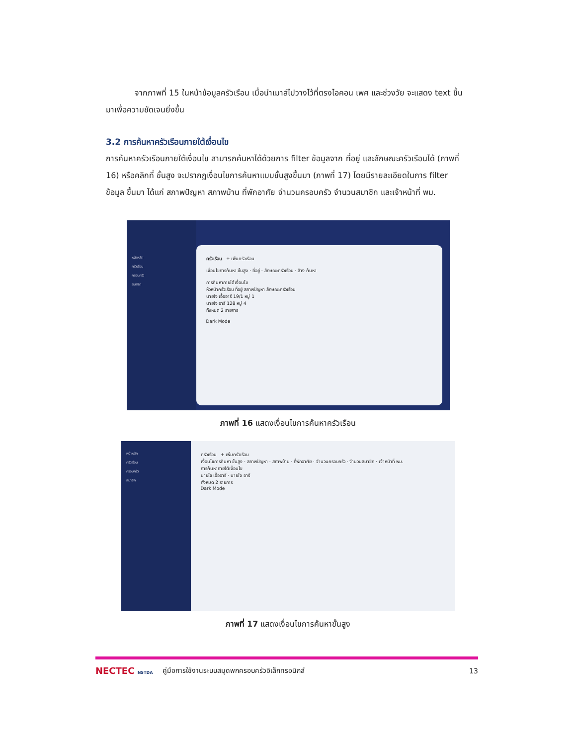จากภาพที่ 15 ในหน้าข้อมูลครัวเรือน เมื่อนำเมาส์ไปวางไว้ที่ตรงไอคอน เพศ และช่วงวัย จะแสดง text ขึ้นมาเพื่อความชัดเจนยิ่งขึ้น
3.2 การค้นหาครัวเรือนภายใต้เงื่อนไข
การค้นหาครัวเรือนภายใต้เงื่อนไข สามารถค้นหาได้ด้วยการ filter ข้อมูลจาก ที่อยู่ และลักษณะครัวเรือนได้ (ภาพที่ 16) หรือคลิกที่ ขั้นสูง จะปรากฏเงื่อนไขการค้นหาแบบขั้นสูงขึ้นมา (ภาพที่ 17) โดยมีรายละเอียดในการ filter ข้อมูล ขึ้นมา ได้แก่ สภาพปัญหา สภาพบ้าน ที่พักอาศัย จำนวนครอบครัว จำนวนสมาชิก และเจ้าหน้าที่ พม.
หน้าหลัก
ครัวเรือน
ครอบครัว
สมาชิก
ครัวเรือน + เพิ่มครัวเรือน
เงื่อนไขการค้นหา ขั้นสูง · ที่อยู่ · ลักษณะครัวเรือน · ล้าง ค้นหา
การค้นหาภายใต้เงื่อนไข
หัวหน้าครัวเรือน ที่อยู่ สภาพปัญหา ลักษณะครัวเรือน
นายใจ เอื้ออารี 19/1 หมู่ 1
นายใจ อารี 128 หมู่ 4
ทั้งหมด 2 รายการ
Dark Mode
ภาพที่ 16 แสดงเงื่อนไขการค้นหาครัวเรือน
หน้าหลัก
ครัวเรือน
ครอบครัว
สมาชิก
ครัวเรือน + เพิ่มครัวเรือน
เงื่อนไขการค้นหา ขั้นสูง · สภาพปัญหา · สภาพบ้าน · ที่พักอาศัย · จำนวนครอบครัว · จำนวนสมาชิก · เจ้าหน้าที่ พม.
การค้นหาภายใต้เงื่อนไข
นายใจ เอื้ออารี · นายใจ อารี
ทั้งหมด 2 รายการ
Dark Mode
ภาพที่ 17 แสดงเงื่อนไขการค้นหาขั้นสูง
NECTEC NSTDA คู่มือการใช้งานระบบสมุดพกครอบครัวอิเล็กทรอนิกส์ 13